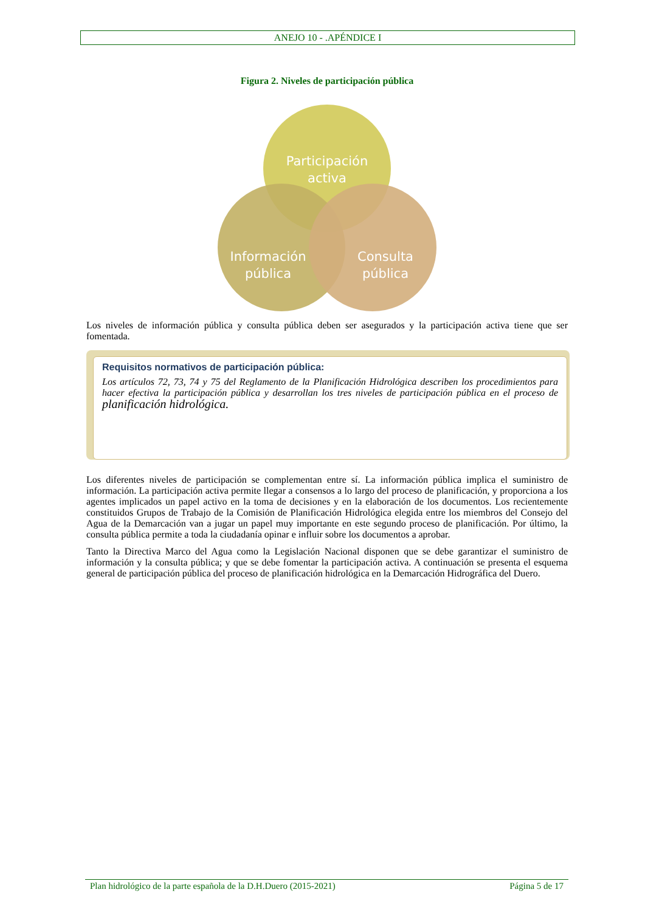ANEJO 10 - .APÉNDICE I
Figura 2. Niveles de participación pública
Participación
activa
Información
pública
Consulta
pública
Los niveles de información pública y consulta pública deben ser asegurados y la participación activa tiene que ser fomentada.
Requisitos normativos de participación pública:
Los artículos 72, 73, 74 y 75 del Reglamento de la Planificación Hidrológica describen los procedimientos para hacer efectiva la participación pública y desarrollan los tres niveles de participación pública en el proceso de planificación hidrológica.
Los diferentes niveles de participación se complementan entre sí. La información pública implica el suministro de información. La participación activa permite llegar a consensos a lo largo del proceso de planificación, y proporciona a los agentes implicados un papel activo en la toma de decisiones y en la elaboración de los documentos. Los recientemente constituidos Grupos de Trabajo de la Comisión de Planificación Hidrológica elegida entre los miembros del Consejo del Agua de la Demarcación van a jugar un papel muy importante en este segundo proceso de planificación. Por último, la consulta pública permite a toda la ciudadanía opinar e influir sobre los documentos a aprobar.
Tanto la Directiva Marco del Agua como la Legislación Nacional disponen que se debe garantizar el suministro de información y la consulta pública; y que se debe fomentar la participación activa. A continuación se presenta el esquema general de participación pública del proceso de planificación hidrológica en la Demarcación Hidrográfica del Duero.
Plan hidrológico de la parte española de la D.H.Duero (2015-2021) Página 5 de 17